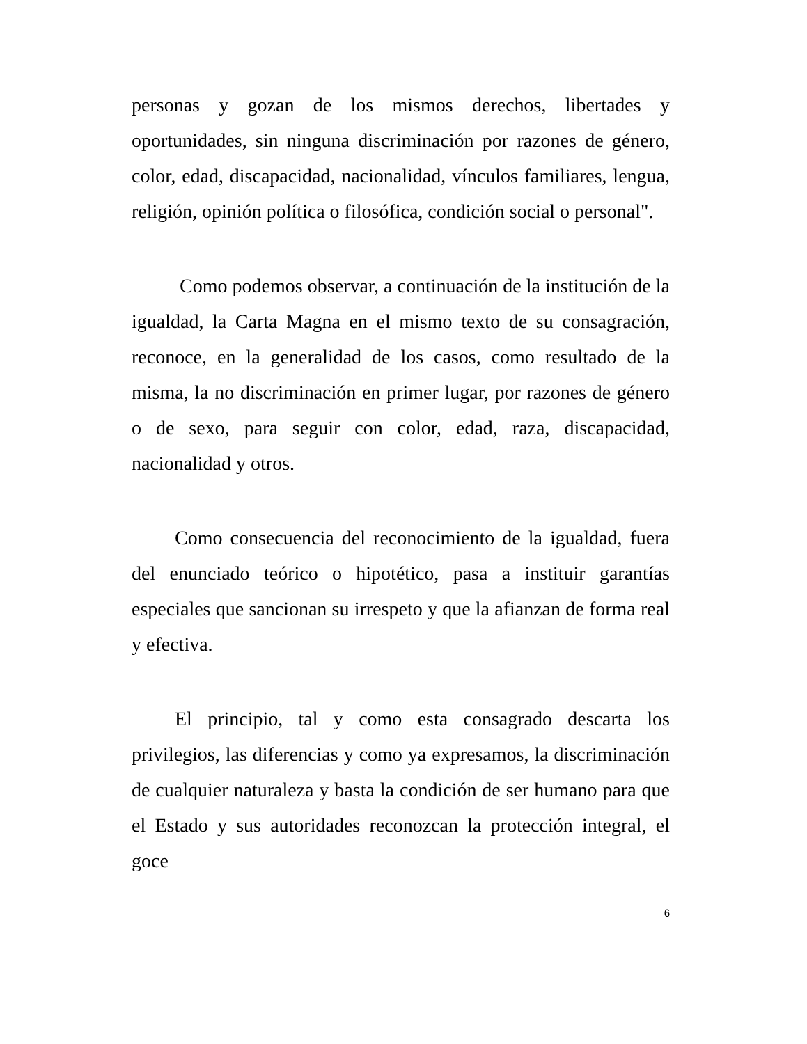personas y gozan de los mismos derechos, libertades y oportunidades, sin ninguna discriminación por razones de género, color, edad, discapacidad, nacionalidad, vínculos familiares, lengua, religión, opinión política o filosófica, condición social o personal".
Como podemos observar, a continuación de la institución de la igualdad, la Carta Magna en el mismo texto de su consagración, reconoce, en la generalidad de los casos, como resultado de la misma, la no discriminación en primer lugar, por razones de género o de sexo, para seguir con color, edad, raza, discapacidad, nacionalidad y otros.
Como consecuencia del reconocimiento de la igualdad, fuera del enunciado teórico o hipotético, pasa a instituir garantías especiales que sancionan su irrespeto y que la afianzan de forma real y efectiva.
El principio, tal y como esta consagrado descarta los privilegios, las diferencias y como ya expresamos, la discriminación de cualquier naturaleza y basta la condición de ser humano para que el Estado y sus autoridades reconozcan la protección integral, el goce
6